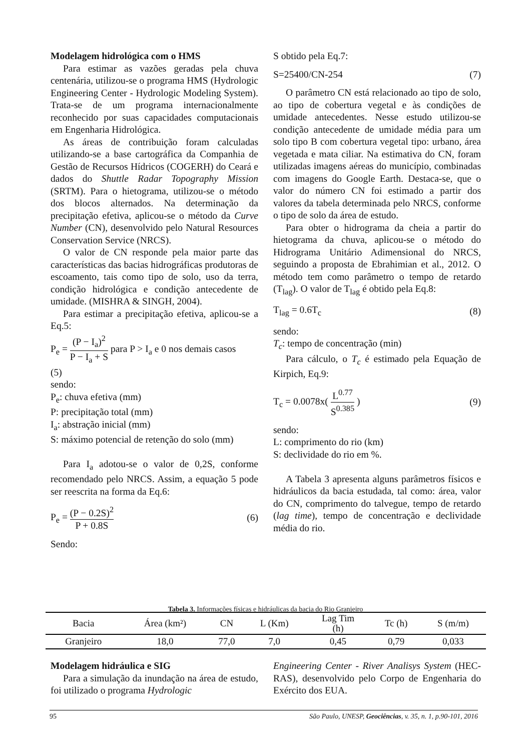Modelagem hidrológica com o HMS
Para estimar as vazões geradas pela chuva centenária, utilizou-se o programa HMS (Hydrologic Engineering Center - Hydrologic Modeling System). Trata-se de um programa internacionalmente reconhecido por suas capacidades computacionais em Engenharia Hidrológica.
As áreas de contribuição foram calculadas utilizando-se a base cartográfica da Companhia de Gestão de Recursos Hídricos (COGERH) do Ceará e dados do Shuttle Radar Topography Mission (SRTM). Para o hietograma, utilizou-se o método dos blocos alternados. Na determinação da precipitação efetiva, aplicou-se o método da Curve Number (CN), desenvolvido pelo Natural Resources Conservation Service (NRCS).
O valor de CN responde pela maior parte das características das bacias hidrográficas produtoras de escoamento, tais como tipo de solo, uso da terra, condição hidrológica e condição antecedente de umidade. (MISHRA & SINGH, 2004).
Para estimar a precipitação efetiva, aplicou-se a Eq.5:
P<sub>e</sub> = (P − I<sub>a</sub>)<sup>2</sup> P − I<sub>a</sub> + S para P > I<sub>a</sub> e 0 nos demais casos
(5)
sendo:
P<sub>e</sub>: chuva efetiva (mm)
P: precipitação total (mm)
I<sub>a</sub>: abstração inicial (mm)
S: máximo potencial de retenção do solo (mm)
Para I<sub>a</sub> adotou-se o valor de 0,2S, conforme recomendado pelo NRCS. Assim, a equação 5 pode ser reescrita na forma da Eq.6:
P<sub>e</sub> = (P − 0.2S)<sup>2</sup> P + 0.8S (6)
Sendo:
S obtido pela Eq.7:
S=25400/CN-254 (7)
O parâmetro CN está relacionado ao tipo de solo, ao tipo de cobertura vegetal e às condições de umidade antecedentes. Nesse estudo utilizou-se condição antecedente de umidade média para um solo tipo B com cobertura vegetal tipo: urbano, área vegetada e mata ciliar. Na estimativa do CN, foram utilizadas imagens aéreas do município, combinadas com imagens do Google Earth. Destaca-se, que o valor do número CN foi estimado a partir dos valores da tabela determinada pelo NRCS, conforme o tipo de solo da área de estudo.
Para obter o hidrograma da cheia a partir do hietograma da chuva, aplicou-se o método do Hidrograma Unitário Adimensional do NRCS, seguindo a proposta de Ebrahimian et al., 2012. O método tem como parâmetro o tempo de retardo (T<sub>lag</sub>). O valor de T<sub>lag</sub> é obtido pela Eq.8:
T<sub>lag</sub> = 0.6T<sub>c</sub> (8)
sendo:
T<sub>c</sub>: tempo de concentração (min)
Para cálculo, o T<sub>c</sub> é estimado pela Equação de Kirpich, Eq.9:
T<sub>c</sub> = 0.0078x( L<sup>0.77</sup> S<sup>0.385</sup> ) (9)
sendo:
L: comprimento do rio (km)
S: declividade do rio em %.
A Tabela 3 apresenta alguns parâmetros físicos e hidráulicos da bacia estudada, tal como: área, valor do CN, comprimento do talvegue, tempo de retardo (lag time), tempo de concentração e declividade média do rio.
Tabela 3. Informações físicas e hidráulicas da bacia do Rio Granjeiro
| Bacia | Área (km²) | CN | L (Km) | Lag Tim (h) | Tc (h) | S (m/m) |
| --- | --- | --- | --- | --- | --- | --- |
| Granjeiro | 18,0 | 77,0 | 7,0 | 0,45 | 0,79 | 0,033 |
Modelagem hidráulica e SIG
Para a simulação da inundação na área de estudo, foi utilizado o programa Hydrologic
Engineering Center - River Analisys System (HEC-RAS), desenvolvido pelo Corpo de Engenharia do Exército dos EUA.
95 São Paulo, UNESP, Geociências, v. 35, n. 1, p.90-101, 2016